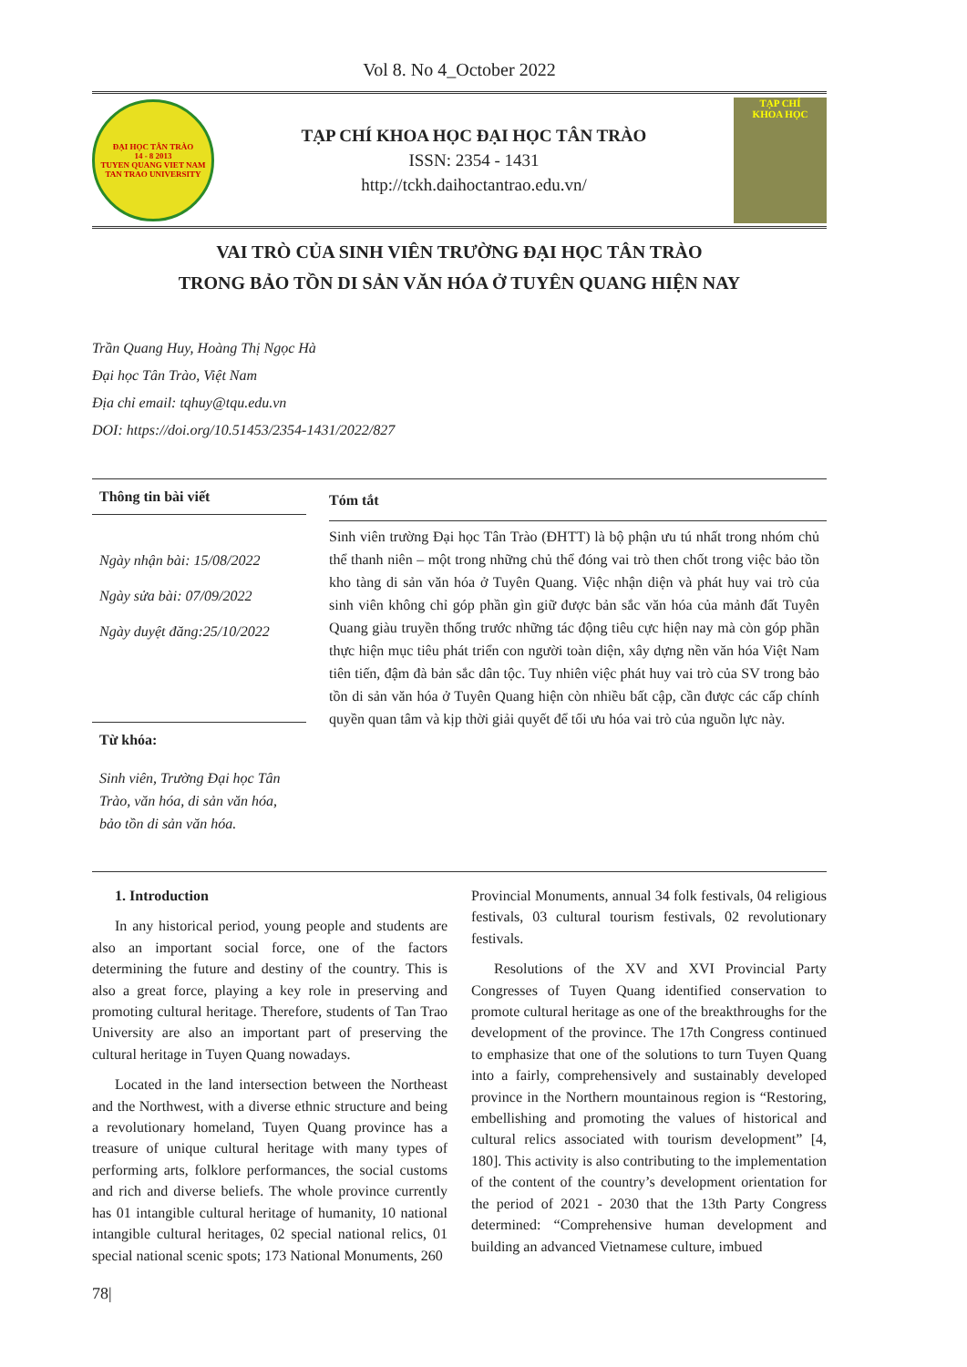Vol 8. No 4_October 2022
ĐẠI HỌC TÂN TRÀO
14 - 8 2013
TUYEN QUANG VIET NAM
TAN TRAO UNIVERSITY
TẠP CHÍ KHOA HỌC ĐẠI HỌC TÂN TRÀO
ISSN: 2354 - 1431
http://tckh.daihoctantrao.edu.vn/
TẠP CHÍ
KHOA HỌC
VAI TRÒ CỦA SINH VIÊN TRƯỜNG ĐẠI HỌC TÂN TRÀO
TRONG BẢO TỒN DI SẢN VĂN HÓA Ở TUYÊN QUANG HIỆN NAY
Trần Quang Huy, Hoàng Thị Ngọc Hà
Đại học Tân Trào, Việt Nam
Địa chỉ email: tqhuy@tqu.edu.vn
DOI: https://doi.org/10.51453/2354-1431/2022/827
Thông tin bài viết
Ngày nhận bài: 15/08/2022
Ngày sửa bài: 07/09/2022
Ngày duyệt đăng:25/10/2022
Từ khóa:
Sinh viên, Trường Đại học Tân Trào, văn hóa, di sản văn hóa, bảo tồn di sản văn hóa.
Tóm tắt
Sinh viên trường Đại học Tân Trào (ĐHTT) là bộ phận ưu tú nhất trong nhóm chủ thể thanh niên – một trong những chủ thể đóng vai trò then chốt trong việc bảo tồn kho tàng di sản văn hóa ở Tuyên Quang. Việc nhận diện và phát huy vai trò của sinh viên không chỉ góp phần gìn giữ được bản sắc văn hóa của mảnh đất Tuyên Quang giàu truyền thống trước những tác động tiêu cực hiện nay mà còn góp phần thực hiện mục tiêu phát triển con người toàn diện, xây dựng nền văn hóa Việt Nam tiên tiến, đậm đà bản sắc dân tộc. Tuy nhiên việc phát huy vai trò của SV trong bảo tồn di sản văn hóa ở Tuyên Quang hiện còn nhiều bất cập, cần được các cấp chính quyền quan tâm và kịp thời giải quyết để tối ưu hóa vai trò của nguồn lực này.
1. Introduction
In any historical period, young people and students are also an important social force, one of the factors determining the future and destiny of the country. This is also a great force, playing a key role in preserving and promoting cultural heritage. Therefore, students of Tan Trao University are also an important part of preserving the cultural heritage in Tuyen Quang nowadays.
Located in the land intersection between the Northeast and the Northwest, with a diverse ethnic structure and being a revolutionary homeland, Tuyen Quang province has a treasure of unique cultural heritage with many types of performing arts, folklore performances, the social customs and rich and diverse beliefs. The whole province currently has 01 intangible cultural heritage of humanity, 10 national intangible cultural heritages, 02 special national relics, 01 special national scenic spots; 173 National Monuments, 260
Provincial Monuments, annual 34 folk festivals, 04 religious festivals, 03 cultural tourism festivals, 02 revolutionary festivals.
Resolutions of the XV and XVI Provincial Party Congresses of Tuyen Quang identified conservation to promote cultural heritage as one of the breakthroughs for the development of the province. The 17th Congress continued to emphasize that one of the solutions to turn Tuyen Quang into a fairly, comprehensively and sustainably developed province in the Northern mountainous region is “Restoring, embellishing and promoting the values of historical and cultural relics associated with tourism development” [4, 180]. This activity is also contributing to the implementation of the content of the country’s development orientation for the period of 2021 - 2030 that the 13th Party Congress determined: “Comprehensive human development and building an advanced Vietnamese culture, imbued
78|